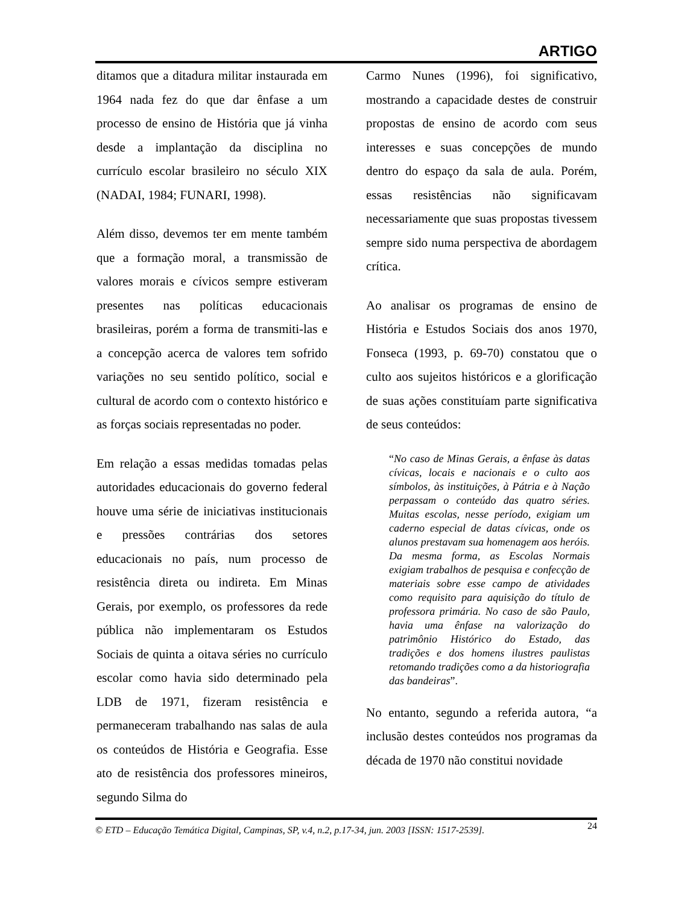ARTIGO
ditamos que a ditadura militar instaurada em 1964 nada fez do que dar ênfase a um processo de ensino de História que já vinha desde a implantação da disciplina no currículo escolar brasileiro no século XIX (NADAI, 1984; FUNARI, 1998).
Além disso, devemos ter em mente também que a formação moral, a transmissão de valores morais e cívicos sempre estiveram presentes nas políticas educacionais brasileiras, porém a forma de transmiti-las e a concepção acerca de valores tem sofrido variações no seu sentido político, social e cultural de acordo com o contexto histórico e as forças sociais representadas no poder.
Em relação a essas medidas tomadas pelas autoridades educacionais do governo federal houve uma série de iniciativas institucionais e pressões contrárias dos setores educacionais no país, num processo de resistência direta ou indireta. Em Minas Gerais, por exemplo, os professores da rede pública não implementaram os Estudos Sociais de quinta a oitava séries no currículo escolar como havia sido determinado pela LDB de 1971, fizeram resistência e permaneceram trabalhando nas salas de aula os conteúdos de História e Geografia. Esse ato de resistência dos professores mineiros, segundo Silma do
Carmo Nunes (1996), foi significativo, mostrando a capacidade destes de construir propostas de ensino de acordo com seus interesses e suas concepções de mundo dentro do espaço da sala de aula. Porém, essas resistências não significavam necessariamente que suas propostas tivessem sempre sido numa perspectiva de abordagem crítica.
Ao analisar os programas de ensino de História e Estudos Sociais dos anos 1970, Fonseca (1993, p. 69-70) constatou que o culto aos sujeitos históricos e a glorificação de suas ações constituíam parte significativa de seus conteúdos:
“No caso de Minas Gerais, a ênfase às datas cívicas, locais e nacionais e o culto aos símbolos, às instituições, à Pátria e à Nação perpassam o conteúdo das quatro séries. Muitas escolas, nesse período, exigiam um caderno especial de datas cívicas, onde os alunos prestavam sua homenagem aos heróis. Da mesma forma, as Escolas Normais exigiam trabalhos de pesquisa e confecção de materiais sobre esse campo de atividades como requisito para aquisição do título de professora primária. No caso de são Paulo, havia uma ênfase na valorização do patrimônio Histórico do Estado, das tradições e dos homens ilustres paulistas retomando tradições como a da historiografia das bandeiras”.
No entanto, segundo a referida autora, “a inclusão destes conteúdos nos programas da década de 1970 não constitui novidade
© ETD – Educação Temática Digital, Campinas, SP, v.4, n.2, p.17-34, jun. 2003 [ISSN: 1517-2539].
24